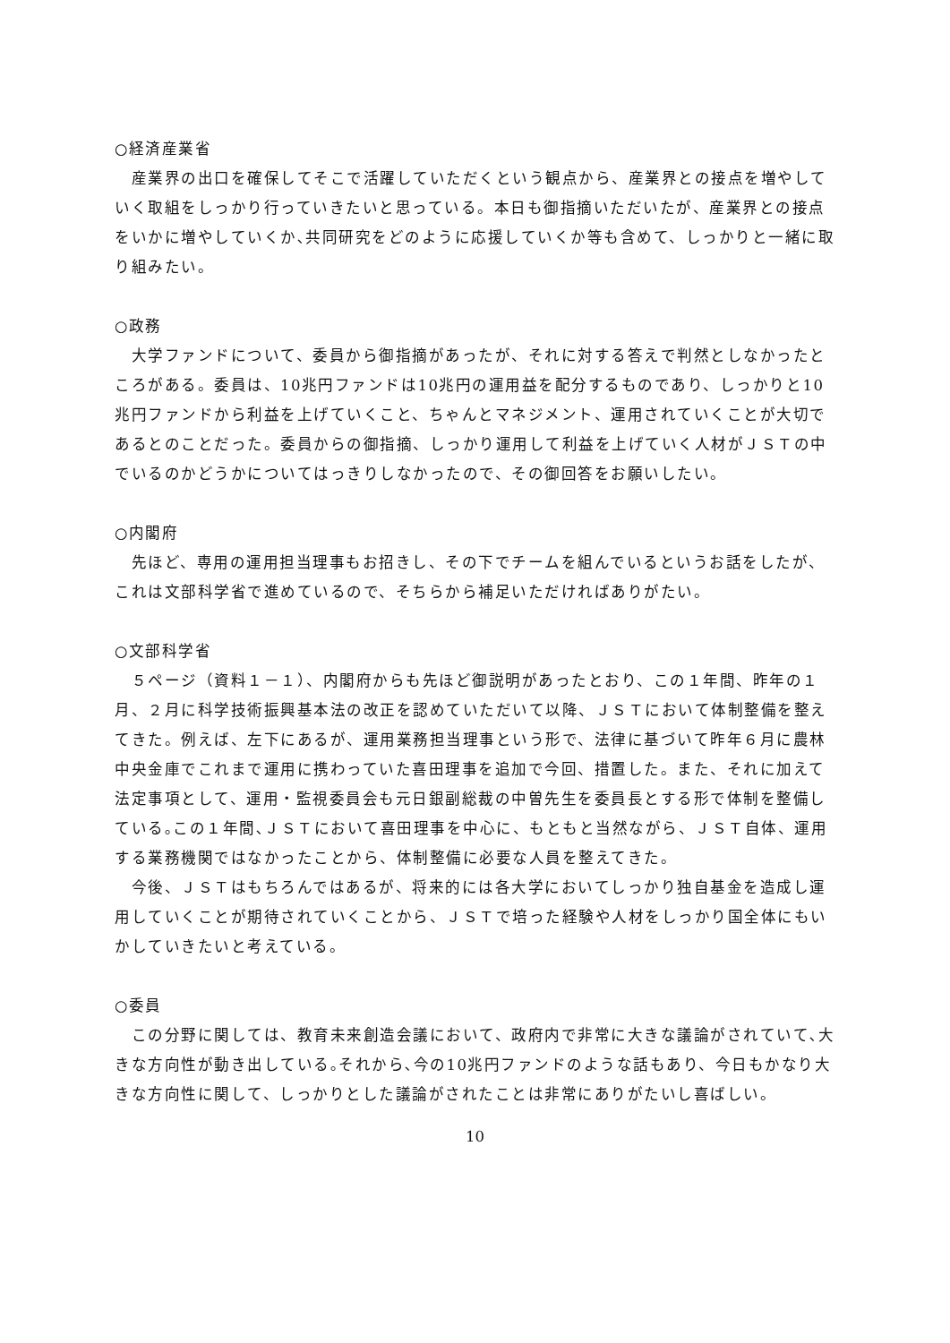○経済産業省
　産業界の出口を確保してそこで活躍していただくという観点から、産業界との接点を増やしていく取組をしっかり行っていきたいと思っている。本日も御指摘いただいたが、産業界との接点をいかに増やしていくか､共同研究をどのように応援していくか等も含めて、しっかりと一緒に取り組みたい。
○政務
　大学ファンドについて、委員から御指摘があったが、それに対する答えで判然としなかったところがある。委員は、10兆円ファンドは10兆円の運用益を配分するものであり、しっかりと10兆円ファンドから利益を上げていくこと、ちゃんとマネジメント、運用されていくことが大切であるとのことだった。委員からの御指摘、しっかり運用して利益を上げていく人材がＪＳＴの中でいるのかどうかについてはっきりしなかったので、その御回答をお願いしたい。
○内閣府
　先ほど、専用の運用担当理事もお招きし、その下でチームを組んでいるというお話をしたが、これは文部科学省で進めているので、そちらから補足いただければありがたい。
○文部科学省
　５ページ（資料１－１）、内閣府からも先ほど御説明があったとおり、この１年間、昨年の１月、２月に科学技術振興基本法の改正を認めていただいて以降、ＪＳＴにおいて体制整備を整えてきた。例えば、左下にあるが、運用業務担当理事という形で、法律に基づいて昨年６月に農林中央金庫でこれまで運用に携わっていた喜田理事を追加で今回、措置した。また、それに加えて法定事項として、運用・監視委員会も元日銀副総裁の中曽先生を委員長とする形で体制を整備している｡この１年間､ＪＳＴにおいて喜田理事を中心に、もともと当然ながら、ＪＳＴ自体、運用する業務機関ではなかったことから、体制整備に必要な人員を整えてきた。
　今後、ＪＳＴはもちろんではあるが、将来的には各大学においてしっかり独自基金を造成し運用していくことが期待されていくことから、ＪＳＴで培った経験や人材をしっかり国全体にもいかしていきたいと考えている。
○委員
　この分野に関しては、教育未来創造会議において、政府内で非常に大きな議論がされていて､大きな方向性が動き出している｡それから､今の10兆円ファンドのような話もあり、今日もかなり大きな方向性に関して、しっかりとした議論がされたことは非常にありがたいし喜ばしい。
10